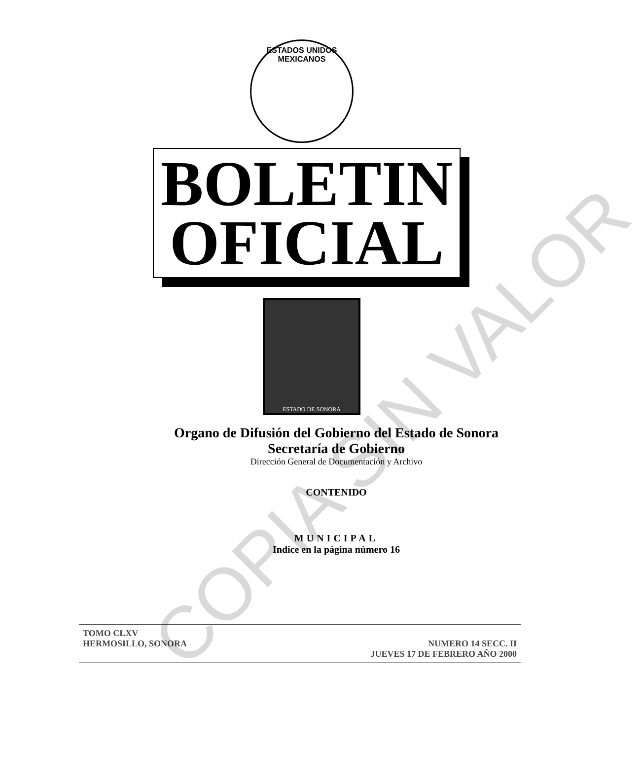ESTADOS UNIDOS MEXICANOS
BOLETIN
OFICIAL
ESTADO DE SONORA
Organo de Difusión del Gobierno del Estado de Sonora
Secretaría de Gobierno
Dirección General de Documentación y Archivo
CONTENIDO
MUNICIPAL
Indice en la página número 16
TOMO CLXV
HERMOSILLO, SONORA NUMERO 14 SECC. II
JUEVES 17 DE FEBRERO AÑO 2000
COPIA SIN VALOR